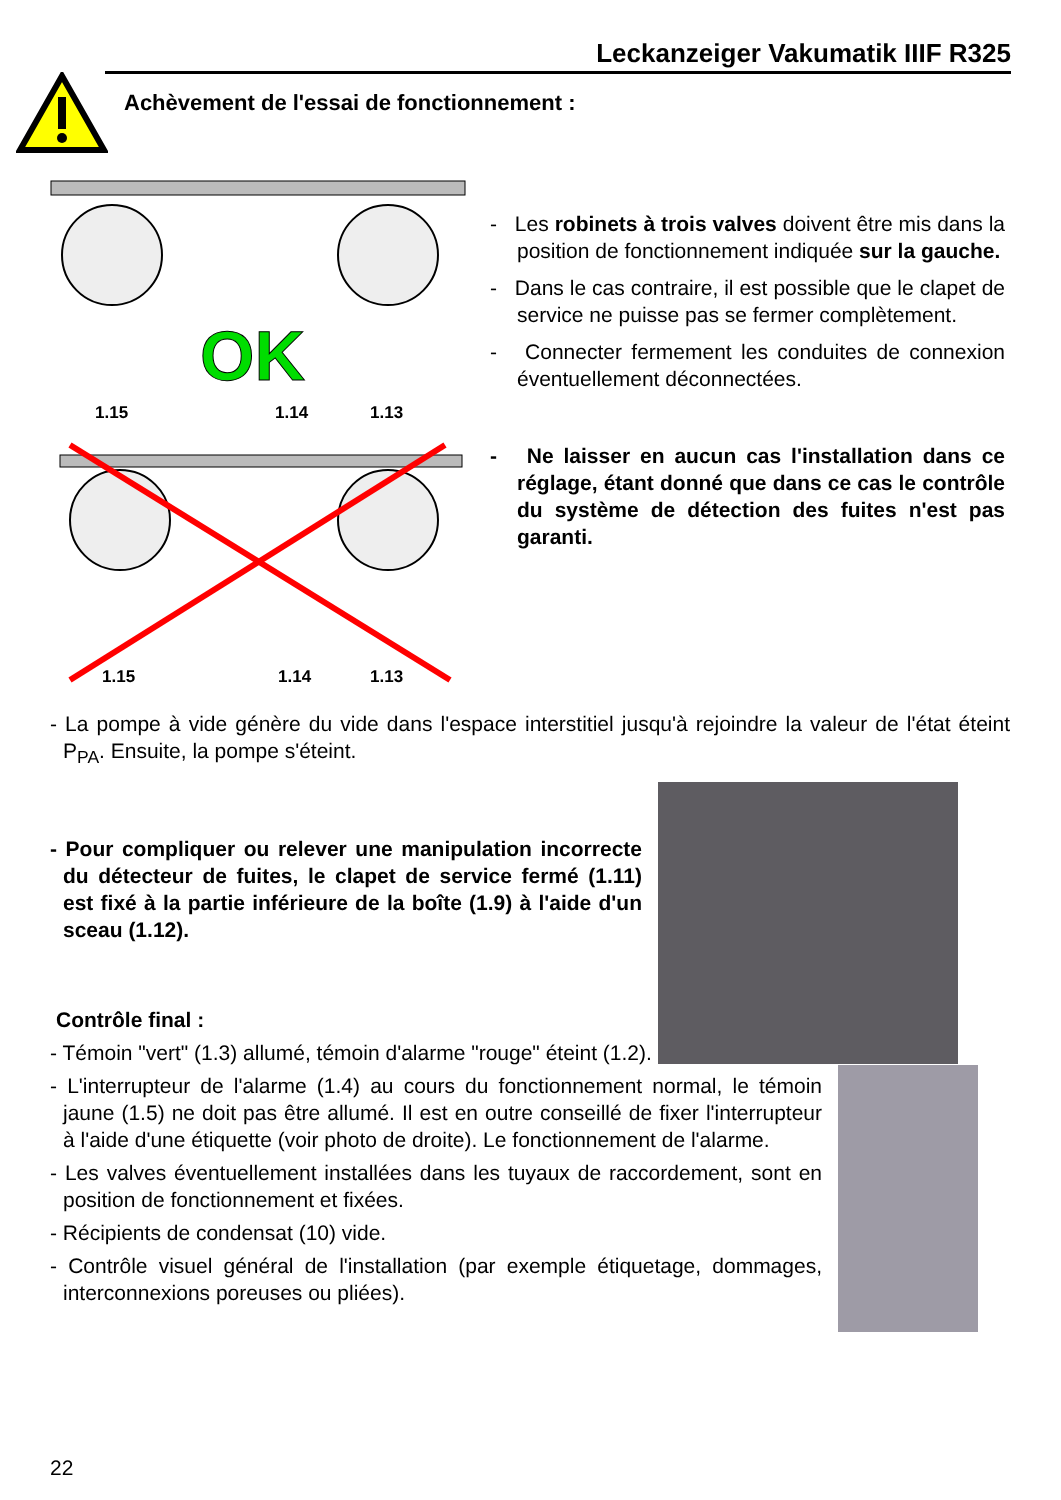Leckanzeiger Vakumatik IIIF R325
Achèvement de l'essai de fonctionnement :
OK
1.15
1.14
1.13
1.15
1.14
1.13
- Les robinets à trois valves doivent être mis dans la position de fonctionnement indiquée sur la gauche.
- Dans le cas contraire, il est possible que le clapet de service ne puisse pas se fermer complètement.
- Connecter fermement les conduites de connexion éventuellement déconnectées.
- Ne laisser en aucun cas l'installation dans ce réglage, étant donné que dans ce cas le contrôle du système de détection des fuites n'est pas garanti.
- La pompe à vide génère du vide dans l'espace interstitiel jusqu'à rejoindre la valeur de l'état éteint P<sub>PA</sub>. Ensuite, la pompe s'éteint.
- Pour compliquer ou relever une manipulation incorrecte du détecteur de fuites, le clapet de service fermé (1.11) est fixé à la partie inférieure de la boîte (1.9) à l'aide d'un sceau (1.12).
Contrôle final :
- Témoin "vert" (1.3) allumé, témoin d'alarme "rouge" éteint (1.2).
- L'interrupteur de l'alarme (1.4) au cours du fonctionnement normal, le témoin jaune (1.5) ne doit pas être allumé. Il est en outre conseillé de fixer l'interrupteur à l'aide d'une étiquette (voir photo de droite). Le fonctionnement de l'alarme.
- Les valves éventuellement installées dans les tuyaux de raccordement, sont en position de fonctionnement et fixées.
- Récipients de condensat (10) vide.
- Contrôle visuel général de l'installation (par exemple étiquetage, dommages, interconnexions poreuses ou pliées).
22